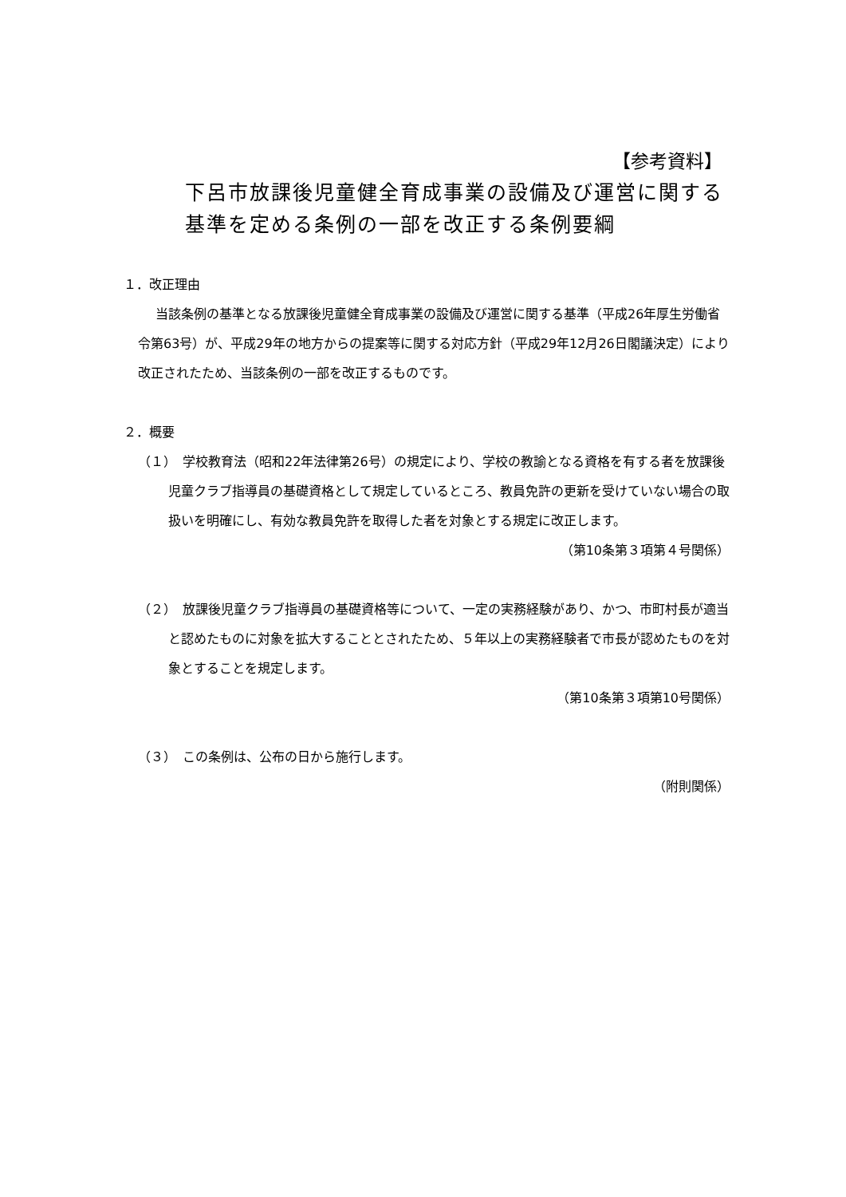【参考資料】
下呂市放課後児童健全育成事業の設備及び運営に関する
基準を定める条例の一部を改正する条例要綱
１．改正理由
当該条例の基準となる放課後児童健全育成事業の設備及び運営に関する基準（平成26年厚生労働省令第63号）が、平成29年の地方からの提案等に関する対応方針（平成29年12月26日閣議決定）により改正されたため、当該条例の一部を改正するものです。
２．概要
（１）　学校教育法（昭和22年法律第26号）の規定により、学校の教諭となる資格を有する者を放課後児童クラブ指導員の基礎資格として規定しているところ、教員免許の更新を受けていない場合の取扱いを明確にし、有効な教員免許を取得した者を対象とする規定に改正します。
（第10条第３項第４号関係）
（２）　放課後児童クラブ指導員の基礎資格等について、一定の実務経験があり、かつ、市町村長が適当と認めたものに対象を拡大することとされたため、５年以上の実務経験者で市長が認めたものを対象とすることを規定します。
（第10条第３項第10号関係）
（３）　この条例は、公布の日から施行します。
（附則関係）